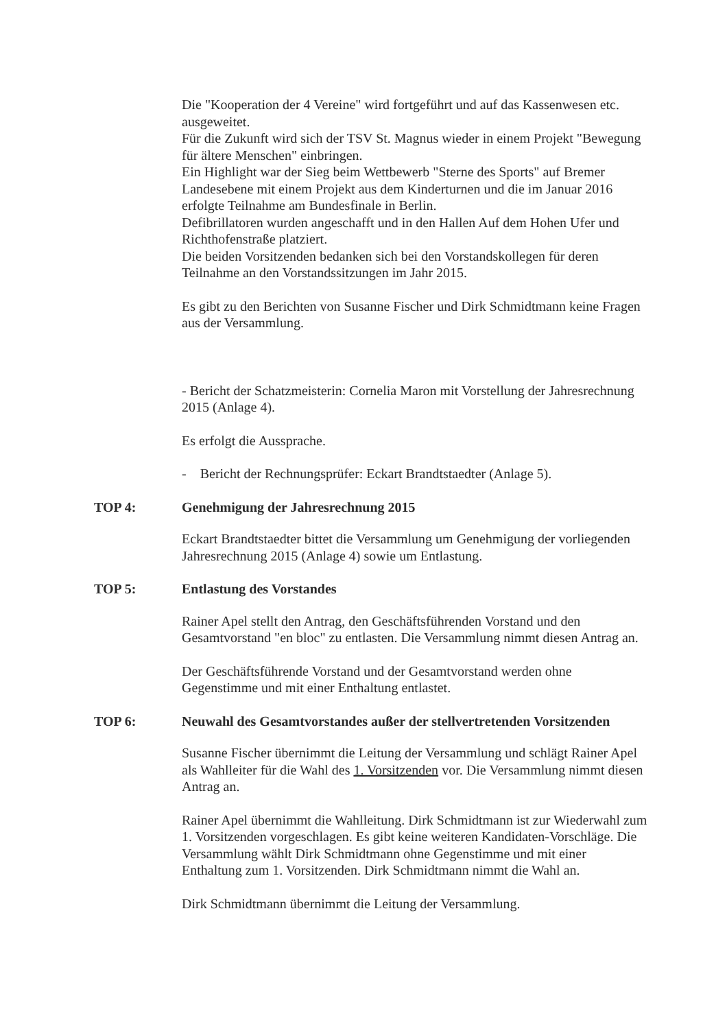Die "Kooperation der 4 Vereine" wird fortgeführt und auf das Kassenwesen etc. ausgeweitet.
Für die Zukunft wird sich der TSV St. Magnus wieder in einem Projekt "Bewegung für ältere Menschen" einbringen.
Ein Highlight war der Sieg beim Wettbewerb "Sterne des Sports" auf Bremer Landesebene mit einem Projekt aus dem Kinderturnen und die im Januar 2016 erfolgte Teilnahme am Bundesfinale in Berlin.
Defibrillatoren wurden angeschafft und in den Hallen Auf dem Hohen Ufer und Richthofenstraße platziert.
Die beiden Vorsitzenden bedanken sich bei den Vorstandskollegen für deren Teilnahme an den Vorstandssitzungen im Jahr 2015.
Es gibt zu den Berichten von Susanne Fischer und Dirk Schmidtmann keine Fragen aus der Versammlung.
- Bericht der Schatzmeisterin: Cornelia Maron mit Vorstellung der Jahresrechnung 2015 (Anlage 4).
Es erfolgt die Aussprache.
- Bericht der Rechnungsprüfer: Eckart Brandtstaedter (Anlage 5).
TOP 4: Genehmigung der Jahresrechnung 2015
Eckart Brandtstaedter bittet die Versammlung um Genehmigung der vorliegenden Jahresrechnung 2015 (Anlage 4) sowie um Entlastung.
TOP 5: Entlastung des Vorstandes
Rainer Apel stellt den Antrag, den Geschäftsführenden Vorstand und den Gesamtvorstand "en bloc" zu entlasten. Die Versammlung nimmt diesen Antrag an.
Der Geschäftsführende Vorstand und der Gesamtvorstand werden ohne Gegenstimme und mit einer Enthaltung entlastet.
TOP 6: Neuwahl des Gesamtvorstandes außer der stellvertretenden Vorsitzenden
Susanne Fischer übernimmt die Leitung der Versammlung und schlägt Rainer Apel als Wahlleiter für die Wahl des 1. Vorsitzenden vor. Die Versammlung nimmt diesen Antrag an.
Rainer Apel übernimmt die Wahlleitung. Dirk Schmidtmann ist zur Wiederwahl zum 1. Vorsitzenden vorgeschlagen. Es gibt keine weiteren Kandidaten-Vorschläge. Die Versammlung wählt Dirk Schmidtmann ohne Gegenstimme und mit einer Enthaltung zum 1. Vorsitzenden. Dirk Schmidtmann nimmt die Wahl an.
Dirk Schmidtmann übernimmt die Leitung der Versammlung.